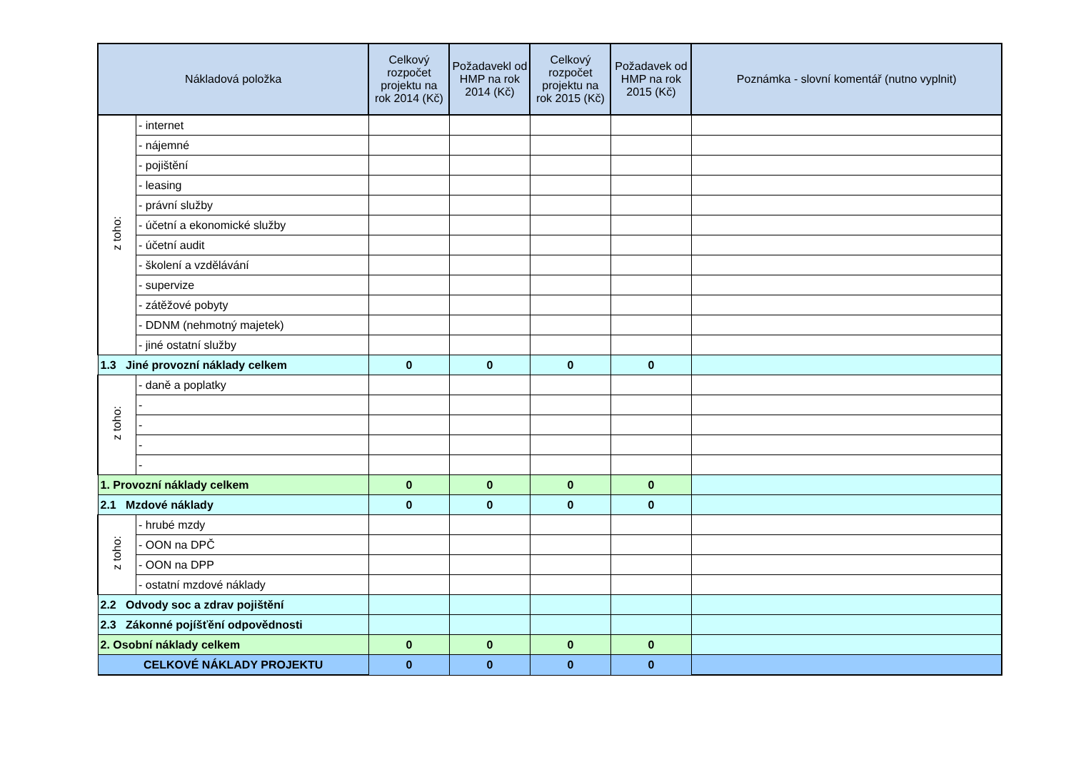| Nákladová položka | | Celkový rozpočet projektu na rok 2014 (Kč) | Požadavekl od HMP na rok 2014 (Kč) | Celkový rozpočet projektu na rok 2015 (Kč) | Požadavek od HMP na rok 2015 (Kč) | Poznámka - slovní komentář (nutno vyplnit) |
| --- | --- | --- | --- | --- | --- | --- |
| z toho: | - internet | | | | | |
| | - nájemné | | | | | |
| | - pojištění | | | | | |
| | - leasing | | | | | |
| | - právní služby | | | | | |
| | - účetní a ekonomické služby | | | | | |
| | - účetní audit | | | | | |
| | - školení a vzdělávání | | | | | |
| | - supervize | | | | | |
| | - zátěžové pobyty | | | | | |
| | - DDNM (nehmotný majetek) | | | | | |
| | - jiné ostatní služby | | | | | |
| 1.3 Jiné provozní náklady celkem | | 0 | 0 | 0 | 0 | |
| z toho: | - daně a poplatky | | | | | |
| | - | | | | | |
| | - | | | | | |
| | - | | | | | |
| | - | | | | | |
| 1. Provozní náklady celkem | | 0 | 0 | 0 | 0 | |
| 2.1 Mzdové náklady | | 0 | 0 | 0 | 0 | |
| z toho: | - hrubé mzdy | | | | | |
| | - OON na DPČ | | | | | |
| | - OON na DPP | | | | | |
| | - ostatní mzdové náklady | | | | | |
| 2.2 Odvody soc a zdrav pojištění | | | | | | |
| 2.3 Zákonné pojíšťění odpovědnosti | | | | | | |
| 2. Osobní náklady celkem | | 0 | 0 | 0 | 0 | |
| CELKOVÉ NÁKLADY PROJEKTU | | 0 | 0 | 0 | 0 | |